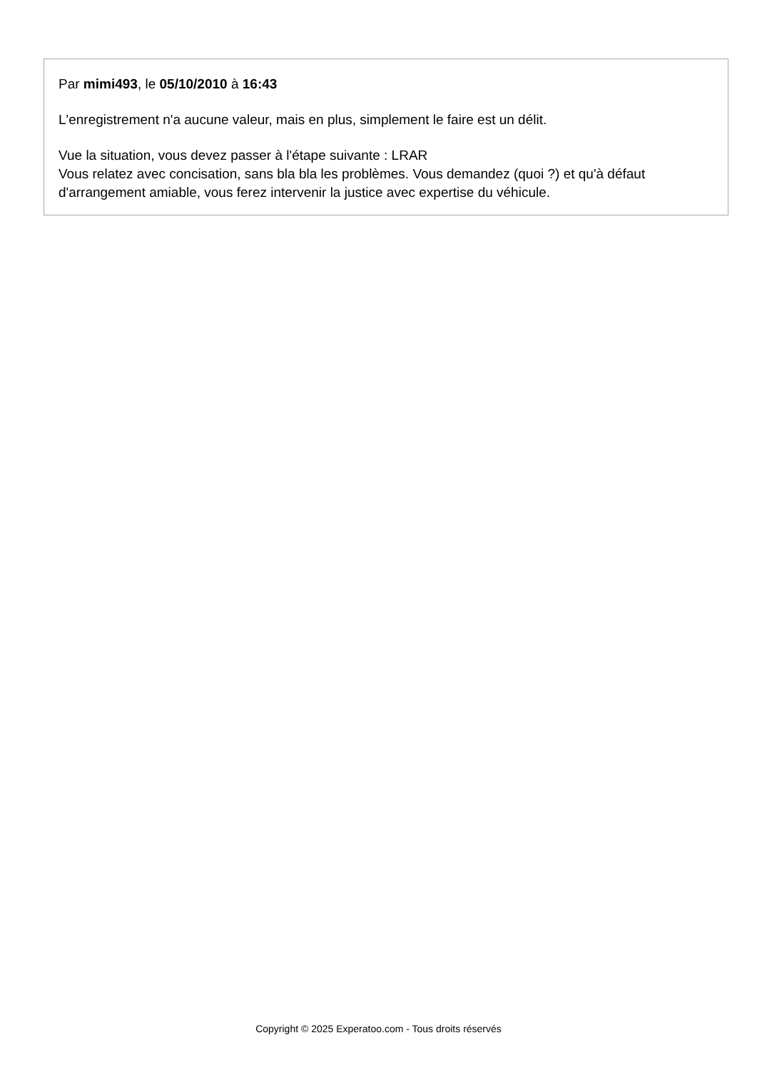Par mimi493, le 05/10/2010 à 16:43
L'enregistrement n'a aucune valeur, mais en plus, simplement le faire est un délit.
Vue la situation, vous devez passer à l'étape suivante : LRAR
Vous relatez avec concisation, sans bla bla les problèmes. Vous demandez (quoi ?) et qu'à défaut d'arrangement amiable, vous ferez intervenir la justice avec expertise du véhicule.
Copyright © 2025 Experatoo.com - Tous droits réservés